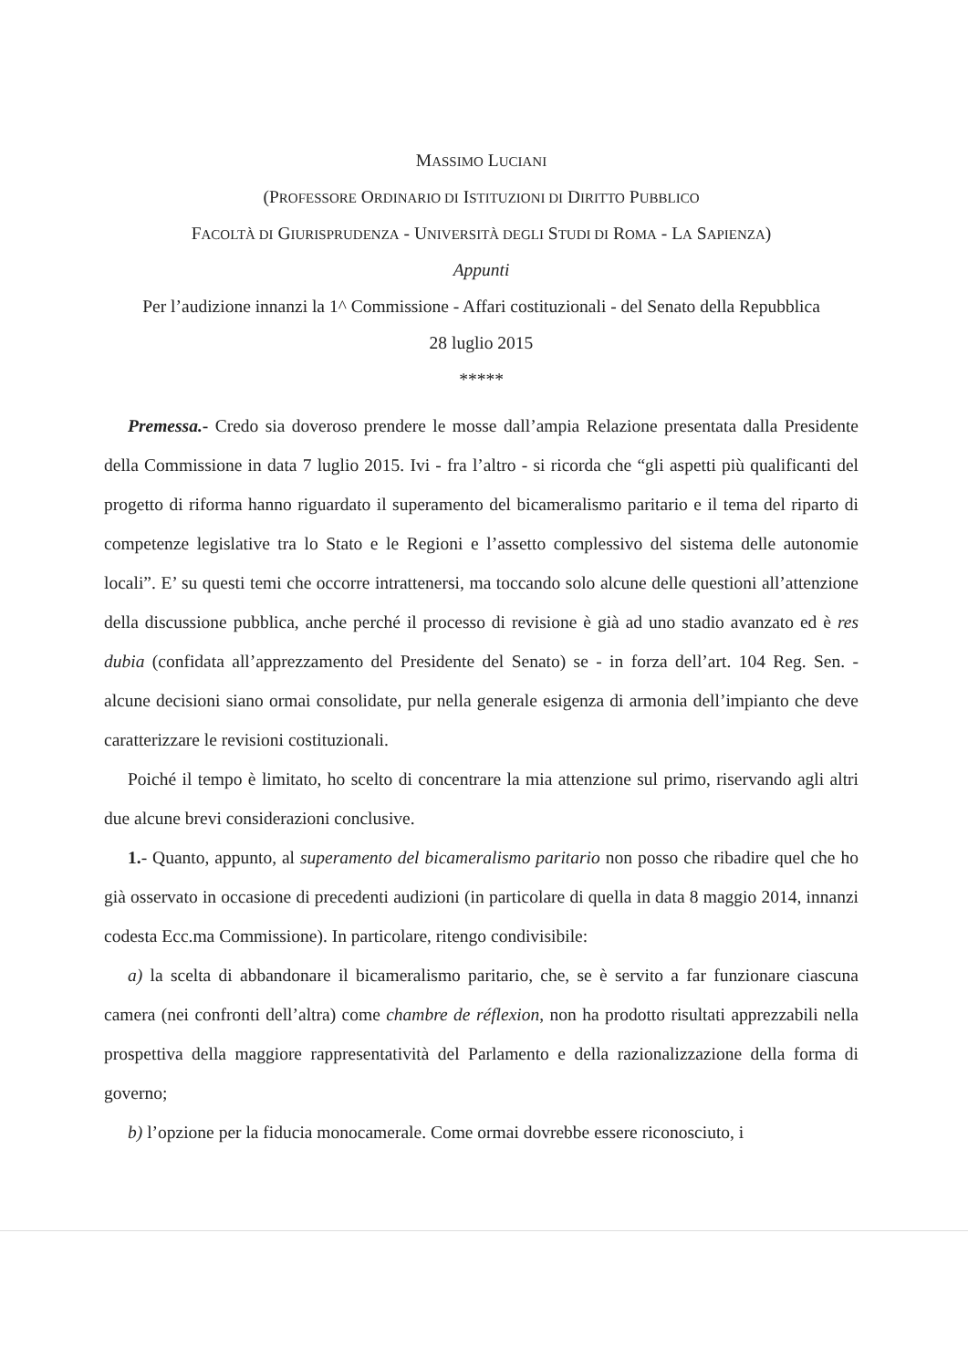MASSIMO LUCIANI
(PROFESSORE ORDINARIO DI ISTITUZIONI DI DIRITTO PUBBLICO
FACOLTÀ DI GIURISPRUDENZA - UNIVERSITÀ DEGLI STUDI DI ROMA - LA SAPIENZA)
Appunti
Per l’audizione innanzi la 1^ Commissione - Affari costituzionali - del Senato della Repubblica
28 luglio 2015
*****
Premessa.- Credo sia doveroso prendere le mosse dall’ampia Relazione presentata dalla Presidente della Commissione in data 7 luglio 2015. Ivi - fra l’altro - si ricorda che “gli aspetti più qualificanti del progetto di riforma hanno riguardato il superamento del bicameralismo paritario e il tema del riparto di competenze legislative tra lo Stato e le Regioni e l’assetto complessivo del sistema delle autonomie locali”. E’ su questi temi che occorre intrattenersi, ma toccando solo alcune delle questioni all’attenzione della discussione pubblica, anche perché il processo di revisione è già ad uno stadio avanzato ed è res dubia (confidata all’apprezzamento del Presidente del Senato) se - in forza dell’art. 104 Reg. Sen. - alcune decisioni siano ormai consolidate, pur nella generale esigenza di armonia dell’impianto che deve caratterizzare le revisioni costituzionali.
Poiché il tempo è limitato, ho scelto di concentrare la mia attenzione sul primo, riservando agli altri due alcune brevi considerazioni conclusive.
1.- Quanto, appunto, al superamento del bicameralismo paritario non posso che ribadire quel che ho già osservato in occasione di precedenti audizioni (in particolare di quella in data 8 maggio 2014, innanzi codesta Ecc.ma Commissione). In particolare, ritengo condivisibile:
a) la scelta di abbandonare il bicameralismo paritario, che, se è servito a far funzionare ciascuna camera (nei confronti dell’altra) come chambre de réflexion, non ha prodotto risultati apprezzabili nella prospettiva della maggiore rappresentatività del Parlamento e della razionalizzazione della forma di governo;
b) l’opzione per la fiducia monocamerale. Come ormai dovrebbe essere riconosciuto, i